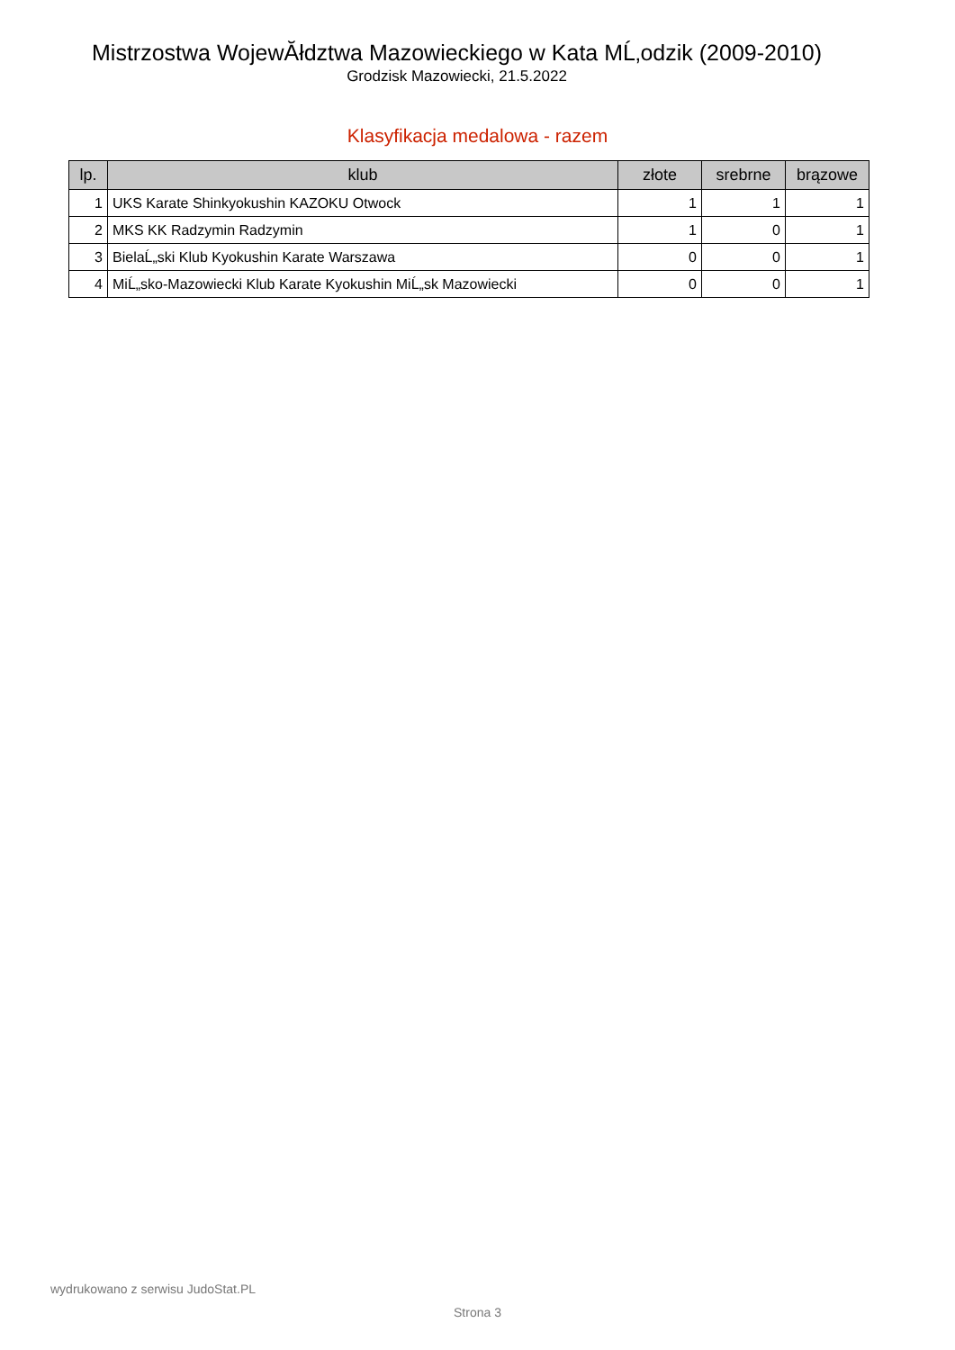Mistrzostwa WojewĂłdztwa Mazowieckiego w Kata MĹ‚odzik (2009-2010)
Grodzisk Mazowiecki, 21.5.2022
Klasyfikacja medalowa - razem
| lp. | klub | złote | srebrne | brązowe |
| --- | --- | --- | --- | --- |
| 1 | UKS Karate Shinkyokushin KAZOKU Otwock | 1 | 1 | 1 |
| 2 | MKS KK Radzymin Radzymin | 1 | 0 | 1 |
| 3 | BielaĹ„ski Klub Kyokushin Karate Warszawa | 0 | 0 | 1 |
| 4 | MiĹ„sko-Mazowiecki Klub Karate Kyokushin MiĹ„sk Mazowiecki | 0 | 0 | 1 |
wydrukowano z serwisu JudoStat.PL
Strona 3